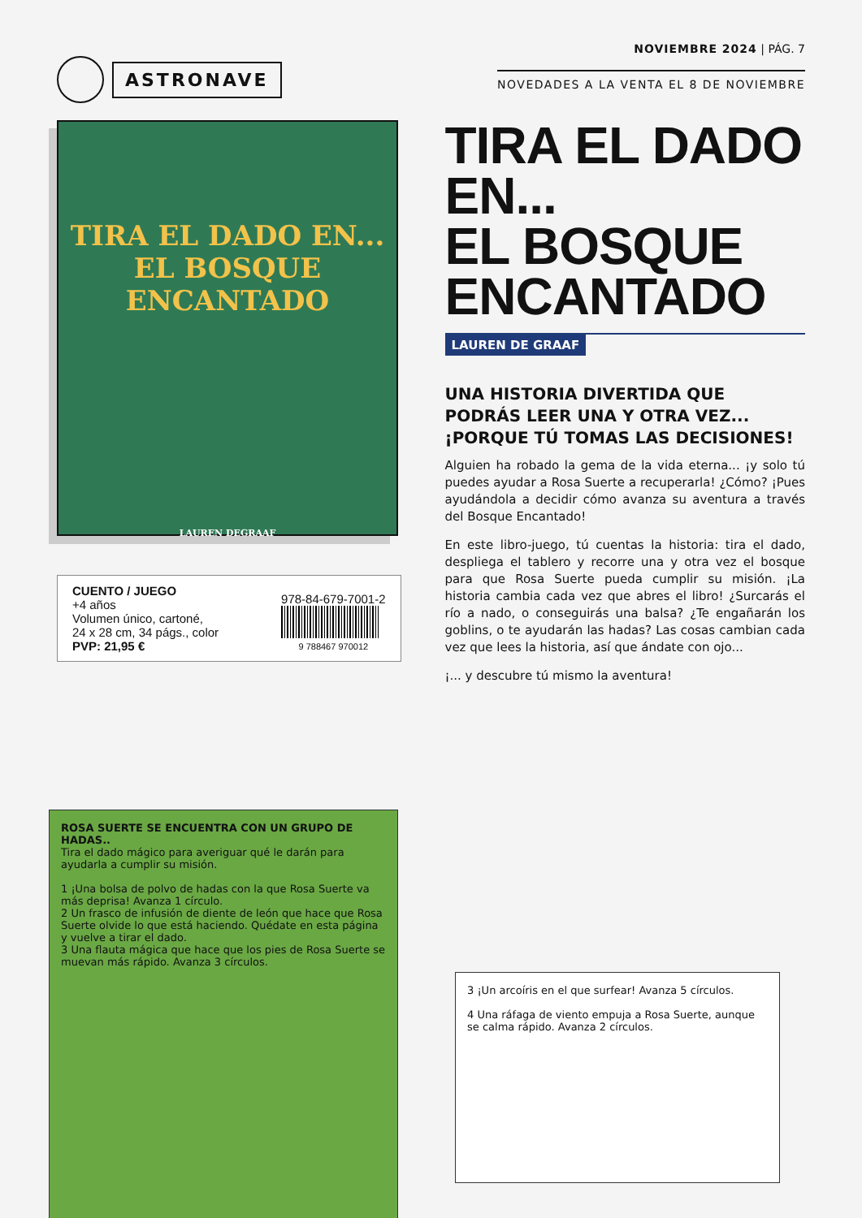ASTRONAVE
NOVIEMBRE 2024 | PÁG. 7
NOVEDADES A LA VENTA EL 8 DE NOVIEMBRE
TIRA EL DADO EN...
EL BOSQUE
ENCANTADO
LAUREN DEGRAAF
CUENTO / JUEGO
+4 años
Volumen único, cartoné,
24 x 28 cm, 34 págs., color
PVP: 21,95 €
978-84-679-7001-2
9 788467 970012
TIRA EL DADO EN...
EL BOSQUE
ENCANTADO
LAUREN DE GRAAF
UNA HISTORIA DIVERTIDA QUE PODRÁS LEER UNA Y OTRA VEZ... ¡PORQUE TÚ TOMAS LAS DECISIONES!
Alguien ha robado la gema de la vida eterna... ¡y solo tú puedes ayudar a Rosa Suerte a recuperarla! ¿Cómo? ¡Pues ayudándola a decidir cómo avanza su aventura a través del Bosque Encantado!
En este libro-juego, tú cuentas la historia: tira el dado, despliega el tablero y recorre una y otra vez el bosque para que Rosa Suerte pueda cumplir su misión. ¡La historia cambia cada vez que abres el libro! ¿Surcarás el río a nado, o conseguirás una balsa? ¿Te engañarán los goblins, o te ayudarán las hadas? Las cosas cambian cada vez que lees la historia, así que ándate con ojo...
¡... y descubre tú mismo la aventura!
ROSA SUERTE SE ENCUENTRA CON UN GRUPO DE HADAS..
Tira el dado mágico para averiguar qué le darán para ayudarla a cumplir su misión.
1 ¡Una bolsa de polvo de hadas con la que Rosa Suerte va más deprisa! Avanza 1 círculo.
2 Un frasco de infusión de diente de león que hace que Rosa Suerte olvide lo que está haciendo. Quédate en esta página y vuelve a tirar el dado.
3 Una flauta mágica que hace que los pies de Rosa Suerte se muevan más rápido. Avanza 3 círculos.
3 ¡Un arcoíris en el que surfear! Avanza 5 círculos.
4 Una ráfaga de viento empuja a Rosa Suerte, aunque se calma rápido. Avanza 2 círculos.